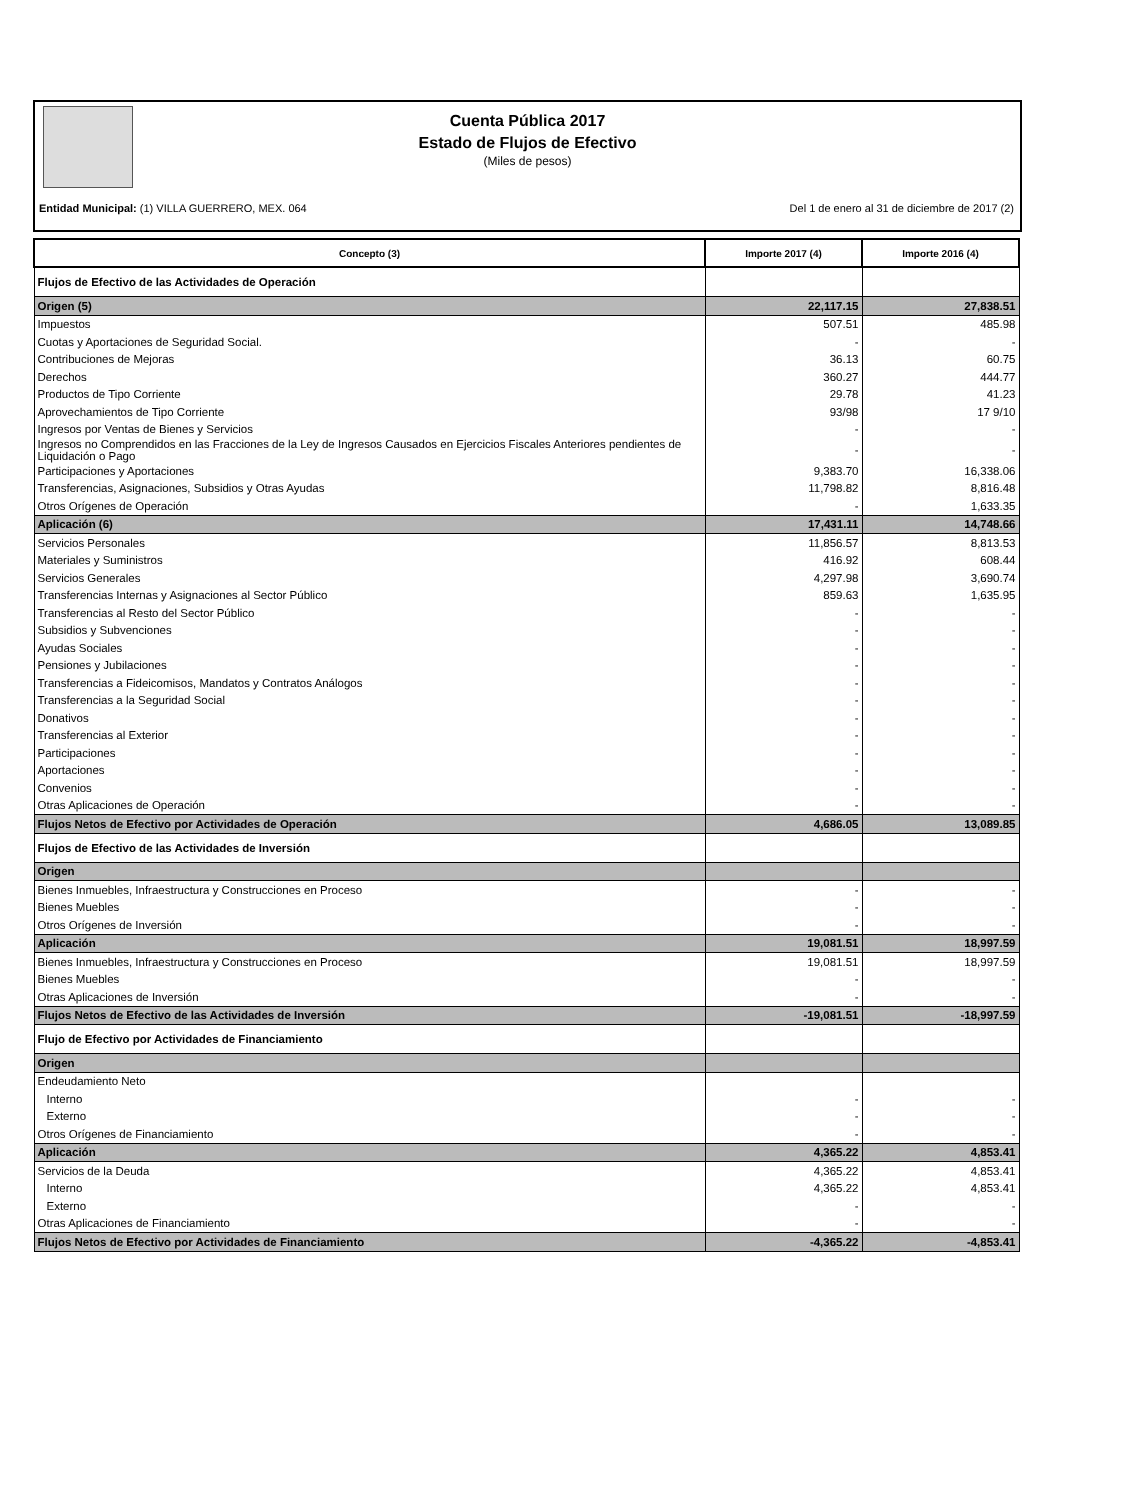Cuenta Pública 2017
Estado de Flujos de Efectivo
(Miles de pesos)
Entidad Municipal: (1) VILLA GUERRERO, MEX. 064 Del 1 de enero al 31 de diciembre de 2017 (2)
| Concepto (3) | Importe 2017 (4) | Importe 2016 (4) |
| --- | --- | --- |
| Flujos de Efectivo de las Actividades de Operación | | |
| Origen (5) | 22,117.15 | 27,838.51 |
| Impuestos | 507.51 | 485.98 |
| Cuotas y Aportaciones de Seguridad Social. | - | - |
| Contribuciones de Mejoras | 36.13 | 60.75 |
| Derechos | 360.27 | 444.77 |
| Productos de Tipo Corriente | 29.78 | 41.23 |
| Aprovechamientos de Tipo Corriente | 93/98 | 17 9/10 |
| Ingresos por Ventas de Bienes y Servicios | - | - |
| Ingresos no Comprendidos en las Fracciones de la Ley de Ingresos Causados en Ejercicios Fiscales Anteriores pendientes de Liquidación o Pago | - | - |
| Participaciones y Aportaciones | 9,383.70 | 16,338.06 |
| Transferencias, Asignaciones, Subsidios y Otras Ayudas | 11,798.82 | 8,816.48 |
| Otros Orígenes de Operación | - | 1,633.35 |
| Aplicación (6) | 17,431.11 | 14,748.66 |
| Servicios Personales | 11,856.57 | 8,813.53 |
| Materiales y Suministros | 416.92 | 608.44 |
| Servicios Generales | 4,297.98 | 3,690.74 |
| Transferencias Internas y Asignaciones al Sector Público | 859.63 | 1,635.95 |
| Transferencias al Resto del Sector Público | - | - |
| Subsidios y Subvenciones | - | - |
| Ayudas Sociales | - | - |
| Pensiones y Jubilaciones | - | - |
| Transferencias a Fideicomisos, Mandatos y Contratos Análogos | - | - |
| Transferencias a la Seguridad Social | - | - |
| Donativos | - | - |
| Transferencias al Exterior | - | - |
| Participaciones | - | - |
| Aportaciones | - | - |
| Convenios | - | - |
| Otras Aplicaciones de Operación | - | - |
| Flujos Netos de Efectivo por Actividades de Operación | 4,686.05 | 13,089.85 |
| Flujos de Efectivo de las Actividades de Inversión | | |
| Origen | | |
| Bienes Inmuebles, Infraestructura y Construcciones en Proceso | - | - |
| Bienes Muebles | - | - |
| Otros Orígenes de Inversión | - | - |
| Aplicación | 19,081.51 | 18,997.59 |
| Bienes Inmuebles, Infraestructura y Construcciones en Proceso | 19,081.51 | 18,997.59 |
| Bienes Muebles | - | - |
| Otras Aplicaciones de Inversión | - | - |
| Flujos Netos de Efectivo de las Actividades de Inversión | -19,081.51 | -18,997.59 |
| Flujo de Efectivo por Actividades de Financiamiento | | |
| Origen | | |
| Endeudamiento Neto | | |
| Interno | - | - |
| Externo | - | - |
| Otros Orígenes de Financiamiento | - | - |
| Aplicación | 4,365.22 | 4,853.41 |
| Servicios de la Deuda | 4,365.22 | 4,853.41 |
| Interno | 4,365.22 | 4,853.41 |
| Externo | - | - |
| Otras Aplicaciones de Financiamiento | - | - |
| Flujos Netos de Efectivo por Actividades de Financiamiento | -4,365.22 | -4,853.41 |